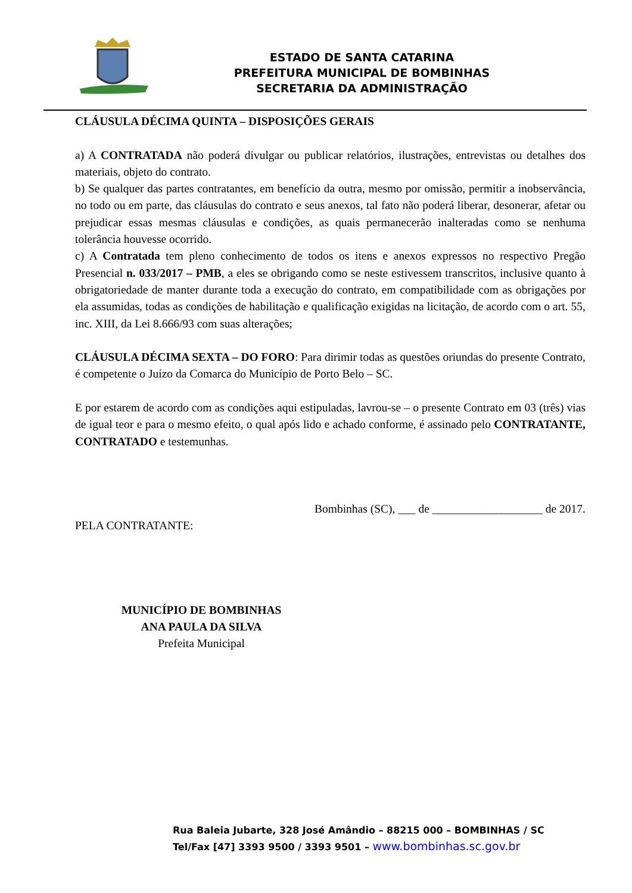ESTADO DE SANTA CATARINA
PREFEITURA MUNICIPAL DE BOMBINHAS
SECRETARIA DA ADMINISTRAÇÃO
CLÁUSULA DÉCIMA QUINTA – DISPOSIÇÕES GERAIS
a) A CONTRATADA não poderá divulgar ou publicar relatórios, ilustrações, entrevistas ou detalhes dos materiais, objeto do contrato.
b) Se qualquer das partes contratantes, em benefício da outra, mesmo por omissão, permitir a inobservância, no todo ou em parte, das cláusulas do contrato e seus anexos, tal fato não poderá liberar, desonerar, afetar ou prejudicar essas mesmas cláusulas e condições, as quais permanecerão inalteradas como se nenhuma tolerância houvesse ocorrido.
c) A Contratada tem pleno conhecimento de todos os itens e anexos expressos no respectivo Pregão Presencial n. 033/2017 – PMB, a eles se obrigando como se neste estivessem transcritos, inclusive quanto à obrigatoriedade de manter durante toda a execução do contrato, em compatibilidade com as obrigações por ela assumidas, todas as condições de habilitação e qualificação exigidas na licitação, de acordo com o art. 55, inc. XIII, da Lei 8.666/93 com suas alterações;
CLÁUSULA DÉCIMA SEXTA – DO FORO: Para dirimir todas as questões oriundas do presente Contrato, é competente o Juízo da Comarca do Município de Porto Belo – SC.
E por estarem de acordo com as condições aqui estipuladas, lavrou-se – o presente Contrato em 03 (três) vias de igual teor e para o mesmo efeito, o qual após lido e achado conforme, é assinado pelo CONTRATANTE, CONTRATADO e testemunhas.
Bombinhas (SC), ___ de ___________________ de 2017.
PELA CONTRATANTE:
MUNICÍPIO DE BOMBINHAS
ANA PAULA DA SILVA
Prefeita Municipal
Rua Baleia Jubarte, 328 José Amândio – 88215 000 – BOMBINHAS / SC
Tel/Fax [47] 3393 9500 / 3393 9501 – www.bombinhas.sc.gov.br